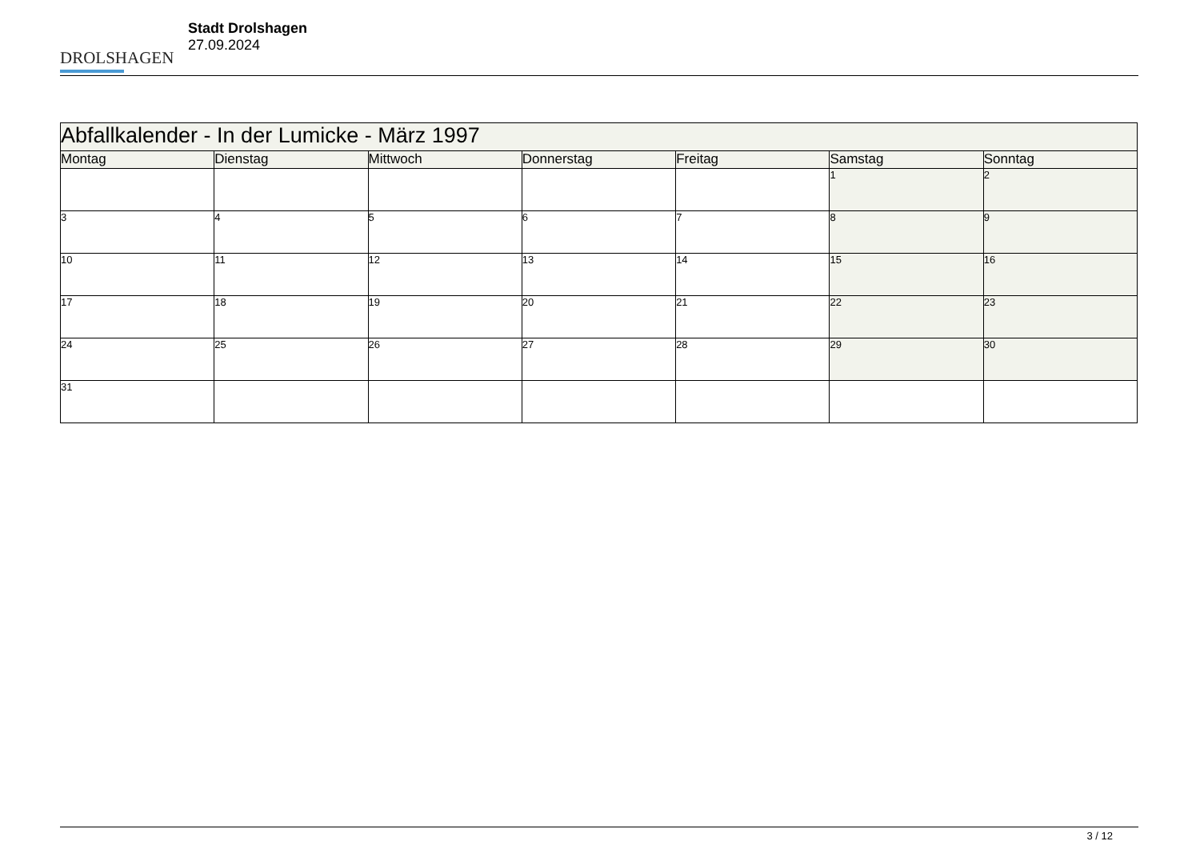DROLSHAGEN
Stadt Drolshagen
27.09.2024
| Abfallkalender - In der Lumicke - März 1997 | | | | | | |
| Montag | Dienstag | Mittwoch | Donnerstag | Freitag | Samstag | Sonntag |
| | | | | | 1 | 2 |
| 3 | 4 | 5 | 6 | 7 | 8 | 9 |
| 10 | 11 | 12 | 13 | 14 | 15 | 16 |
| 17 | 18 | 19 | 20 | 21 | 22 | 23 |
| 24 | 25 | 26 | 27 | 28 | 29 | 30 |
| 31 | | | | | | |
3 / 12